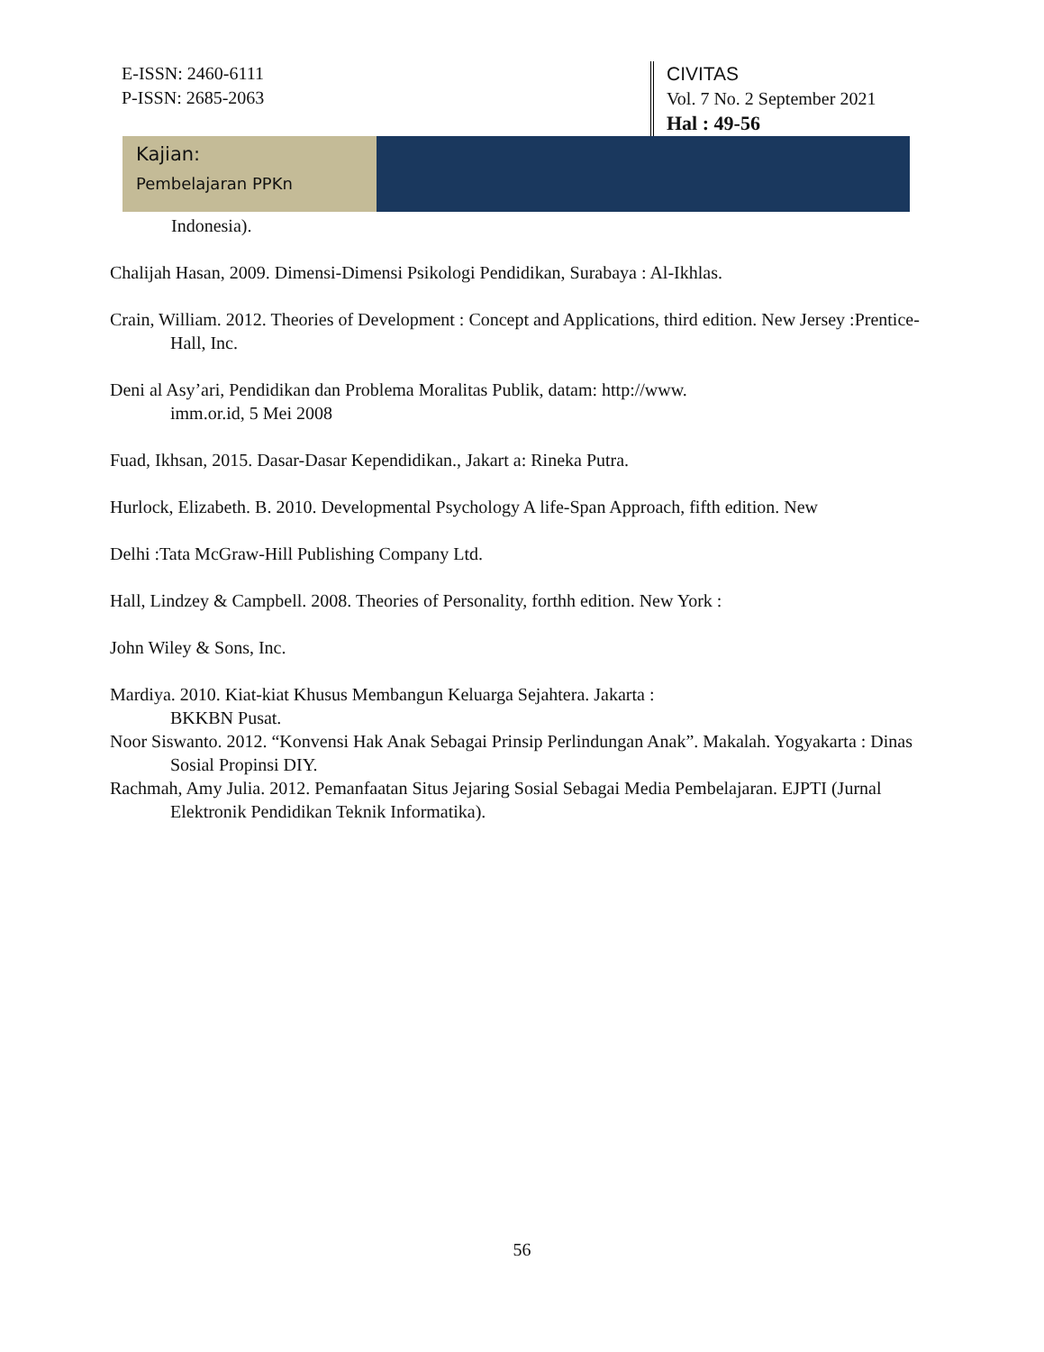E-ISSN: 2460-6111
P-ISSN: 2685-2063
CIVITAS
Vol. 7 No. 2 September 2021
Hal : 49-56
Kajian:
Pembelajaran PPKn
Indonesia).
Chalijah Hasan, 2009. Dimensi-Dimensi Psikologi Pendidikan, Surabaya : Al-Ikhlas.
Crain, William. 2012. Theories of Development : Concept and Applications, third edition. New Jersey :Prentice-Hall, Inc.
Deni al Asy’ari, Pendidikan dan Problema Moralitas Publik, datam: http://www.
imm.or.id, 5 Mei 2008
Fuad, Ikhsan, 2015. Dasar-Dasar Kependidikan., Jakart a: Rineka Putra.
Hurlock, Elizabeth. B. 2010. Developmental Psychology A life-Span Approach, fifth edition. New
Delhi :Tata McGraw-Hill Publishing Company Ltd.
Hall, Lindzey & Campbell. 2008. Theories of Personality, forthh edition. New York :
John Wiley & Sons, Inc.
Mardiya. 2010. Kiat-kiat Khusus Membangun Keluarga Sejahtera. Jakarta :
BKKBN Pusat.
Noor Siswanto. 2012. “Konvensi Hak Anak Sebagai Prinsip Perlindungan Anak”. Makalah. Yogyakarta : Dinas Sosial Propinsi DIY.
Rachmah, Amy Julia. 2012. Pemanfaatan Situs Jejaring Sosial Sebagai Media Pembelajaran. EJPTI (Jurnal Elektronik Pendidikan Teknik Informatika).
56